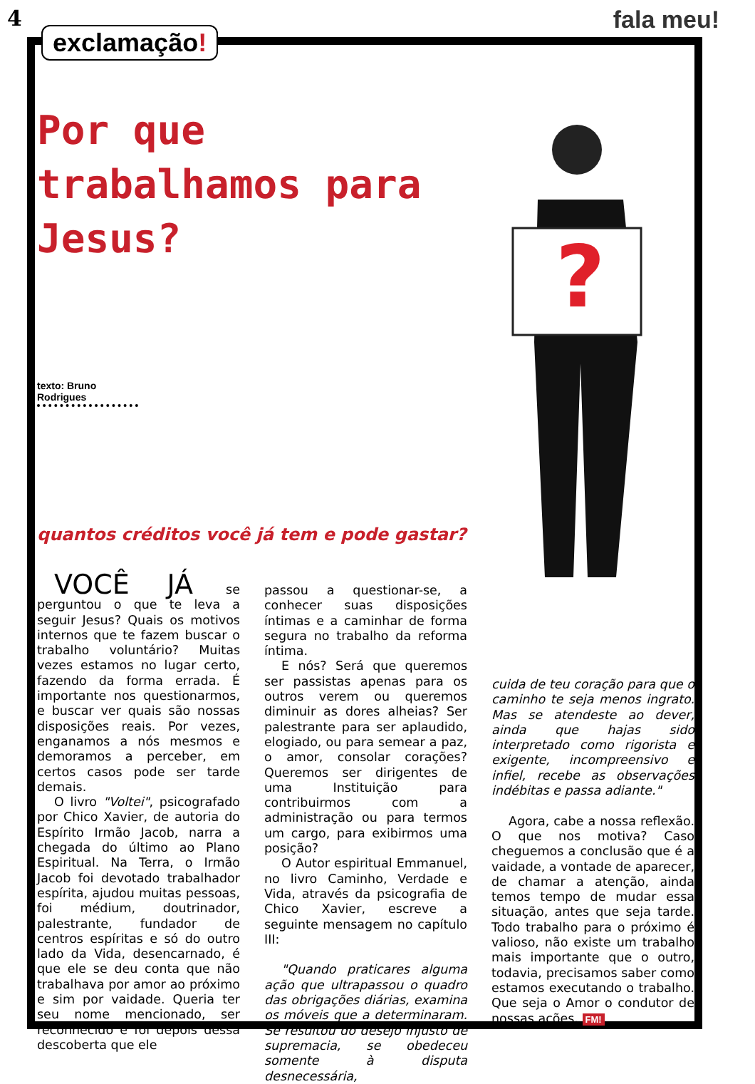4 fala meu!
exclamação!
Por que trabalhamos para Jesus?
texto: Bruno Rodrigues
quantos créditos você já tem e pode gastar?
?
VOCÊ JÁ se perguntou o que te leva a seguir Jesus? Quais os motivos internos que te fazem buscar o trabalho voluntário? Muitas vezes estamos no lugar certo, fazendo da forma errada. É importante nos questionarmos, e buscar ver quais são nossas disposições reais. Por vezes, enganamos a nós mesmos e demoramos a perceber, em certos casos pode ser tarde demais.
O livro "Voltei", psicografado por Chico Xavier, de autoria do Espírito Irmão Jacob, narra a chegada do último ao Plano Espiritual. Na Terra, o Irmão Jacob foi devotado trabalhador espírita, ajudou muitas pessoas, foi médium, doutrinador, palestrante, fundador de centros espíritas e só do outro lado da Vida, desencarnado, é que ele se deu conta que não trabalhava por amor ao próximo e sim por vaidade. Queria ter seu nome mencionado, ser reconhecido e foi depois dessa descoberta que ele
passou a questionar-se, a conhecer suas disposições íntimas e a caminhar de forma segura no trabalho da reforma íntima.
E nós? Será que queremos ser passistas apenas para os outros verem ou queremos diminuir as dores alheias? Ser palestrante para ser aplaudido, elogiado, ou para semear a paz, o amor, consolar corações? Queremos ser dirigentes de uma Instituição para contribuirmos com a administração ou para termos um cargo, para exibirmos uma posição?
O Autor espiritual Emmanuel, no livro Caminho, Verdade e Vida, através da psicografia de Chico Xavier, escreve a seguinte mensagem no capítulo III:
"Quando praticares alguma ação que ultrapassou o quadro das obrigações diárias, examina os móveis que a determinaram. Se resultou do desejo injusto de supremacia, se obedeceu somente à disputa desnecessária,
cuida de teu coração para que o caminho te seja menos ingrato. Mas se atendeste ao dever, ainda que hajas sido interpretado como rigorista e exigente, incompreensivo e infiel, recebe as observações indébitas e passa adiante."
Agora, cabe a nossa reflexão. O que nos motiva? Caso cheguemos a conclusão que é a vaidade, a vontade de aparecer, de chamar a atenção, ainda temos tempo de mudar essa situação, antes que seja tarde. Todo trabalho para o próximo é valioso, não existe um trabalho mais importante que o outro, todavia, precisamos saber como estamos executando o trabalho. Que seja o Amor o condutor de nossas ações. FM!